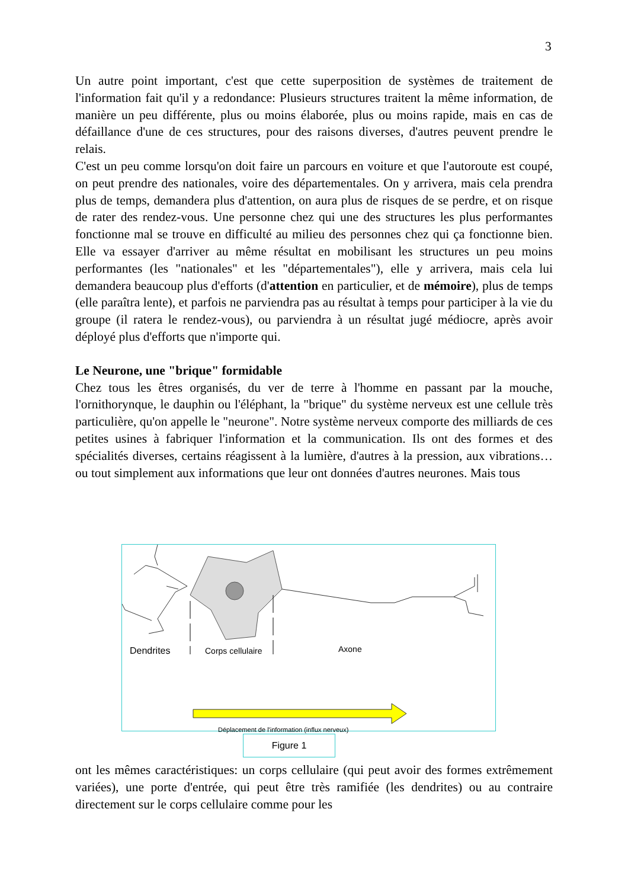3
Un autre point important, c'est que cette superposition de systèmes de traitement de l'information fait qu'il y a redondance: Plusieurs structures traitent la même information, de manière un peu différente, plus ou moins élaborée, plus ou moins rapide, mais en cas de défaillance d'une de ces structures, pour des raisons diverses, d'autres peuvent prendre le relais.
C'est un peu comme lorsqu'on doit faire un parcours en voiture et que l'autoroute est coupé, on peut prendre des nationales, voire des départementales. On y arrivera, mais cela prendra plus de temps, demandera plus d'attention, on aura plus de risques de se perdre, et on risque de rater des rendez-vous. Une personne chez qui une des structures les plus performantes fonctionne mal se trouve en difficulté au milieu des personnes chez qui ça fonctionne bien. Elle va essayer d'arriver au même résultat en mobilisant les structures un peu moins performantes (les "nationales" et les "départementales"), elle y arrivera, mais cela lui demandera beaucoup plus d'efforts (d'attention en particulier, et de mémoire), plus de temps (elle paraîtra lente), et parfois ne parviendra pas au résultat à temps pour participer à la vie du groupe (il ratera le rendez-vous), ou parviendra à un résultat jugé médiocre, après avoir déployé plus d'efforts que n'importe qui.
Le Neurone, une "brique" formidable
Chez tous les êtres organisés, du ver de terre à l'homme en passant par la mouche, l'ornithorynque, le dauphin ou l'éléphant, la "brique" du système nerveux est une cellule très particulière, qu'on appelle le "neurone". Notre système nerveux comporte des milliards de ces petites usines à fabriquer l'information et la communication. Ils ont des formes et des spécialités diverses, certains réagissent à la lumière, d'autres à la pression, aux vibrations… ou tout simplement aux informations que leur ont données d'autres neurones. Mais tous
Dendrites Corps cellulaire Axone
Déplacement de l'information (influx nerveux)
Figure 1
ont les mêmes caractéristiques: un corps cellulaire (qui peut avoir des formes extrêmement variées), une porte d'entrée, qui peut être très ramifiée (les dendrites) ou au contraire directement sur le corps cellulaire comme pour les